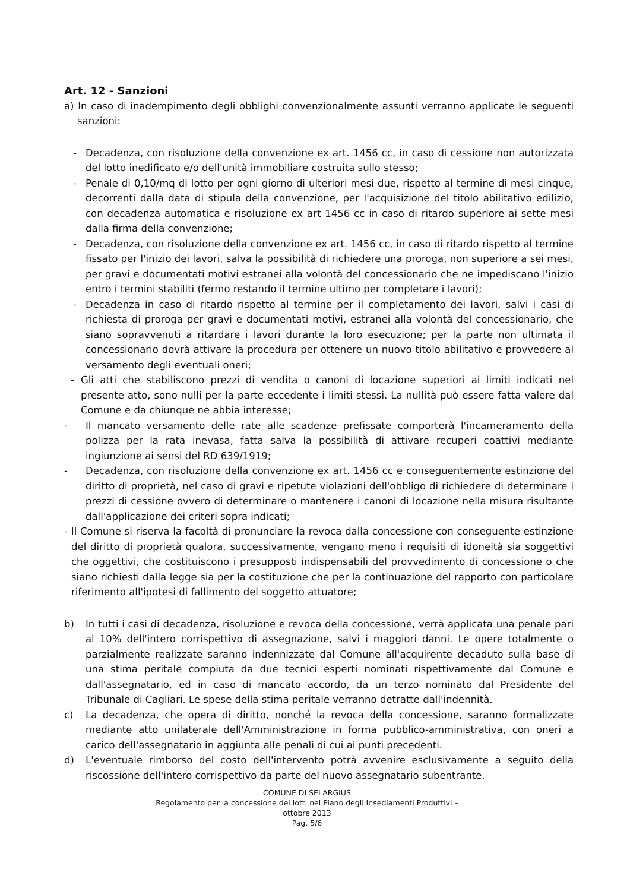Art. 12 - Sanzioni
a) In caso di inadempimento degli obblighi convenzionalmente assunti verranno applicate le seguenti sanzioni:
- Decadenza, con risoluzione della convenzione ex art. 1456 cc, in caso di cessione non autorizzata del lotto inedificato e/o dell'unità immobiliare costruita sullo stesso;
- Penale di 0,10/mq di lotto per ogni giorno di ulteriori mesi due, rispetto al termine di mesi cinque, decorrenti dalla data di stipula della convenzione, per l'acquisizione del titolo abilitativo edilizio, con decadenza automatica e risoluzione ex art 1456 cc in caso di ritardo superiore ai sette mesi dalla firma della convenzione;
- Decadenza, con risoluzione della convenzione ex art. 1456 cc, in caso di ritardo rispetto al termine fissato per l'inizio dei lavori, salva la possibilità di richiedere una proroga, non superiore a sei mesi, per gravi e documentati motivi estranei alla volontà del concessionario che ne impediscano l'inizio entro i termini stabiliti (fermo restando il termine ultimo per completare i lavori);
- Decadenza in caso di ritardo rispetto al termine per il completamento dei lavori, salvi i casi di richiesta di proroga per gravi e documentati motivi, estranei alla volontà del concessionario, che siano sopravvenuti a ritardare i lavori durante la loro esecuzione; per la parte non ultimata il concessionario dovrà attivare la procedura per ottenere un nuovo titolo abilitativo e provvedere al versamento degli eventuali oneri;
- Gli atti che stabiliscono prezzi di vendita o canoni di locazione superiori ai limiti indicati nel presente atto, sono nulli per la parte eccedente i limiti stessi. La nullità può essere fatta valere dal Comune e da chiunque ne abbia interesse;
- Il mancato versamento delle rate alle scadenze prefissate comporterà l'incameramento della polizza per la rata inevasa, fatta salva la possibilità di attivare recuperi coattivi mediante ingiunzione ai sensi del RD 639/1919;
- Decadenza, con risoluzione della convenzione ex art. 1456 cc e conseguentemente estinzione del diritto di proprietà, nel caso di gravi e ripetute violazioni dell'obbligo di richiedere di determinare i prezzi di cessione ovvero di determinare o mantenere i canoni di locazione nella misura risultante dall'applicazione dei criteri sopra indicati;
- Il Comune si riserva la facoltà di pronunciare la revoca dalla concessione con conseguente estinzione del diritto di proprietà qualora, successivamente, vengano meno i requisiti di idoneità sia soggettivi che oggettivi, che costituiscono i presupposti indispensabili del provvedimento di concessione o che siano richiesti dalla legge sia per la costituzione che per la continuazione del rapporto con particolare riferimento all'ipotesi di fallimento del soggetto attuatore;
b) In tutti i casi di decadenza, risoluzione e revoca della concessione, verrà applicata una penale pari al 10% dell'intero corrispettivo di assegnazione, salvi i maggiori danni. Le opere totalmente o parzialmente realizzate saranno indennizzate dal Comune all'acquirente decaduto sulla base di una stima peritale compiuta da due tecnici esperti nominati rispettivamente dal Comune e dall'assegnatario, ed in caso di mancato accordo, da un terzo nominato dal Presidente del Tribunale di Cagliari. Le spese della stima peritale verranno detratte dall'indennità.
c) La decadenza, che opera di diritto, nonché la revoca della concessione, saranno formalizzate mediante atto unilaterale dell'Amministrazione in forma pubblico-amministrativa, con oneri a carico dell'assegnatario in aggiunta alle penali di cui ai punti precedenti.
d) L'eventuale rimborso del costo dell'intervento potrà avvenire esclusivamente a seguito della riscossione dell'intero corrispettivo da parte del nuovo assegnatario subentrante.
COMUNE DI SELARGIUS
Regolamento per la concessione dei lotti nel Piano degli Insediamenti Produttivi –
ottobre 2013
Pag. 5/6